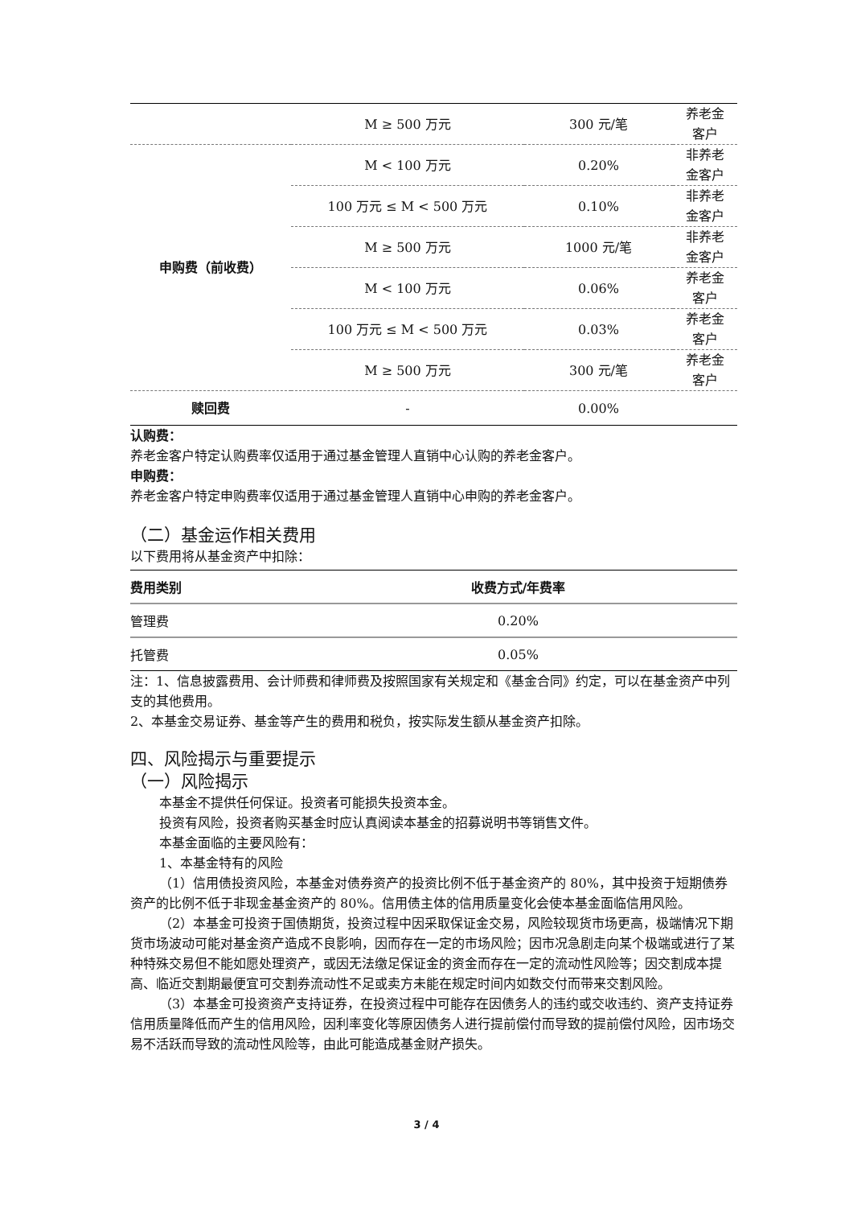| | M ≥ 500 万元 | 300 元/笔 | 养老金 客户 |
| 申购费（前收费） | M < 100 万元 | 0.20% | 非养老 金客户 |
| | 100 万元 ≤ M < 500 万元 | 0.10% | 非养老 金客户 |
| | M ≥ 500 万元 | 1000 元/笔 | 非养老 金客户 |
| | M < 100 万元 | 0.06% | 养老金 客户 |
| | 100 万元 ≤ M < 500 万元 | 0.03% | 养老金 客户 |
| | M ≥ 500 万元 | 300 元/笔 | 养老金 客户 |
| 赎回费 | - | 0.00% | |
认购费：
养老金客户特定认购费率仅适用于通过基金管理人直销中心认购的养老金客户。
申购费：
养老金客户特定申购费率仅适用于通过基金管理人直销中心申购的养老金客户。
（二）基金运作相关费用
以下费用将从基金资产中扣除：
| 费用类别 | 收费方式/年费率 |
| --- | --- |
| 管理费 | 0.20% |
| 托管费 | 0.05% |
注：1、信息披露费用、会计师费和律师费及按照国家有关规定和《基金合同》约定，可以在基金资产中列支的其他费用。
2、本基金交易证券、基金等产生的费用和税负，按实际发生额从基金资产扣除。
四、风险揭示与重要提示
（一）风险揭示
本基金不提供任何保证。投资者可能损失投资本金。
投资有风险，投资者购买基金时应认真阅读本基金的招募说明书等销售文件。
本基金面临的主要风险有：
1、本基金特有的风险
（1）信用债投资风险，本基金对债券资产的投资比例不低于基金资产的 80%，其中投资于短期债券资产的比例不低于非现金基金资产的 80%。信用债主体的信用质量变化会使本基金面临信用风险。
（2）本基金可投资于国债期货，投资过程中因采取保证金交易，风险较现货市场更高，极端情况下期货市场波动可能对基金资产造成不良影响，因而存在一定的市场风险；因市况急剧走向某个极端或进行了某种特殊交易但不能如愿处理资产，或因无法缴足保证金的资金而存在一定的流动性风险等；因交割成本提高、临近交割期最便宜可交割券流动性不足或卖方未能在规定时间内如数交付而带来交割风险。
（3）本基金可投资资产支持证券，在投资过程中可能存在因债务人的违约或交收违约、资产支持证券信用质量降低而产生的信用风险，因利率变化等原因债务人进行提前偿付而导致的提前偿付风险，因市场交易不活跃而导致的流动性风险等，由此可能造成基金财产损失。
3 / 4